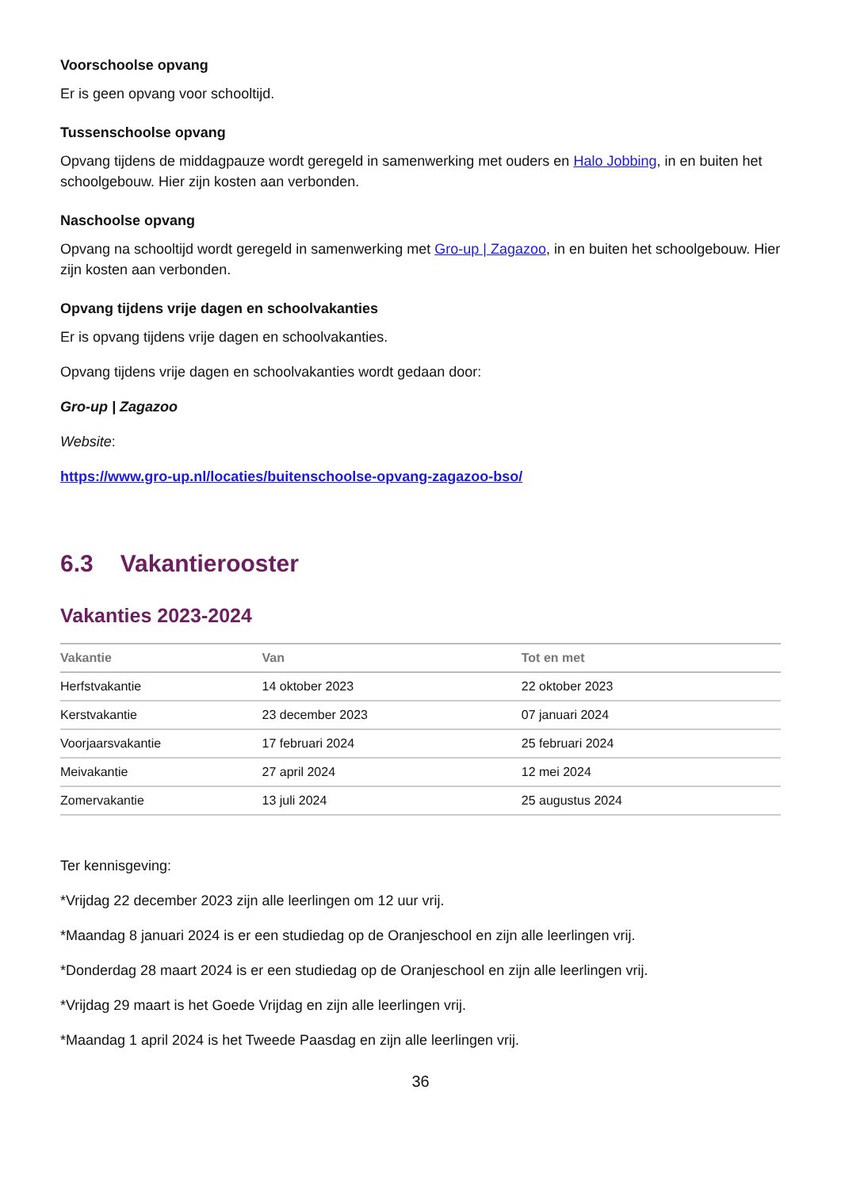Voorschoolse opvang
Er is geen opvang voor schooltijd.
Tussenschoolse opvang
Opvang tijdens de middagpauze wordt geregeld in samenwerking met ouders en Halo Jobbing, in en buiten het schoolgebouw. Hier zijn kosten aan verbonden.
Naschoolse opvang
Opvang na schooltijd wordt geregeld in samenwerking met Gro-up | Zagazoo, in en buiten het schoolgebouw. Hier zijn kosten aan verbonden.
Opvang tijdens vrije dagen en schoolvakanties
Er is opvang tijdens vrije dagen en schoolvakanties.
Opvang tijdens vrije dagen en schoolvakanties wordt gedaan door:
Gro-up | Zagazoo
Website:
https://www.gro-up.nl/locaties/buitenschoolse-opvang-zagazoo-bso/
6.3 Vakantierooster
Vakanties 2023-2024
| Vakantie | Van | Tot en met |
| --- | --- | --- |
| Herfstvakantie | 14 oktober 2023 | 22 oktober 2023 |
| Kerstvakantie | 23 december 2023 | 07 januari 2024 |
| Voorjaarsvakantie | 17 februari 2024 | 25 februari 2024 |
| Meivakantie | 27 april 2024 | 12 mei 2024 |
| Zomervakantie | 13 juli 2024 | 25 augustus 2024 |
Ter kennisgeving:
*Vrijdag 22 december 2023 zijn alle leerlingen om 12 uur vrij.
*Maandag 8 januari 2024 is er een studiedag op de Oranjeschool en zijn alle leerlingen vrij.
*Donderdag 28 maart 2024 is er een studiedag op de Oranjeschool en zijn alle leerlingen vrij.
*Vrijdag 29 maart is het Goede Vrijdag en zijn alle leerlingen vrij.
*Maandag 1 april 2024 is het Tweede Paasdag en zijn alle leerlingen vrij.
36